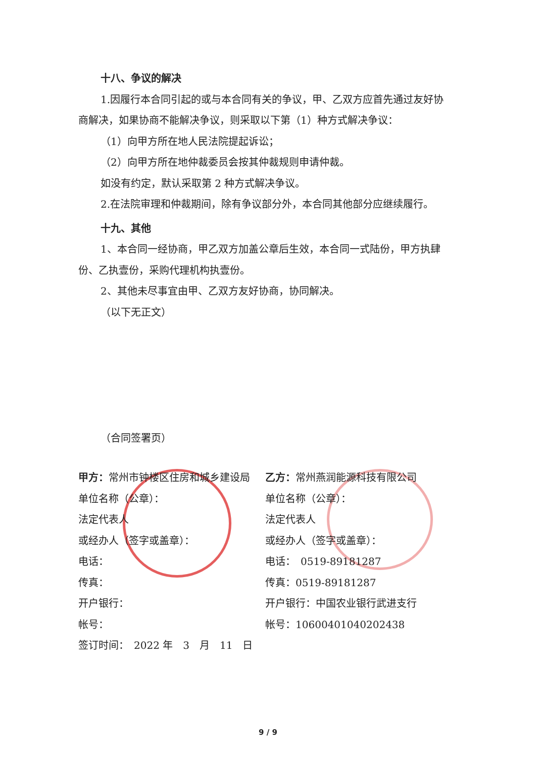十八、争议的解决
1.因履行本合同引起的或与本合同有关的争议，甲、乙双方应首先通过友好协商解决，如果协商不能解决争议，则采取以下第（1）种方式解决争议：
（1）向甲方所在地人民法院提起诉讼；
（2）向甲方所在地仲裁委员会按其仲裁规则申请仲裁。
如没有约定，默认采取第 2 种方式解决争议。
2.在法院审理和仲裁期间，除有争议部分外，本合同其他部分应继续履行。
十九、其他
1、本合同一经协商，甲乙双方加盖公章后生效，本合同一式陆份，甲方执肆份、乙执壹份，采购代理机构执壹份。
2、其他未尽事宜由甲、乙双方友好协商，协同解决。
（以下无正文）
（合同签署页）
甲方：常州市钟楼区住房和城乡建设局
单位名称（公章）：
法定代表人
或经办人（签字或盖章）：
电话：
传真：
开户银行：
帐号：
签订时间：　2022 年　3　月　11　日
乙方：常州燕润能源科技有限公司
单位名称（公章）：
法定代表人
或经办人（签字或盖章）：
电话：　0519-89181287
传真：0519-89181287
开户银行：中国农业银行武进支行
帐号：10600401040202438
9 / 9